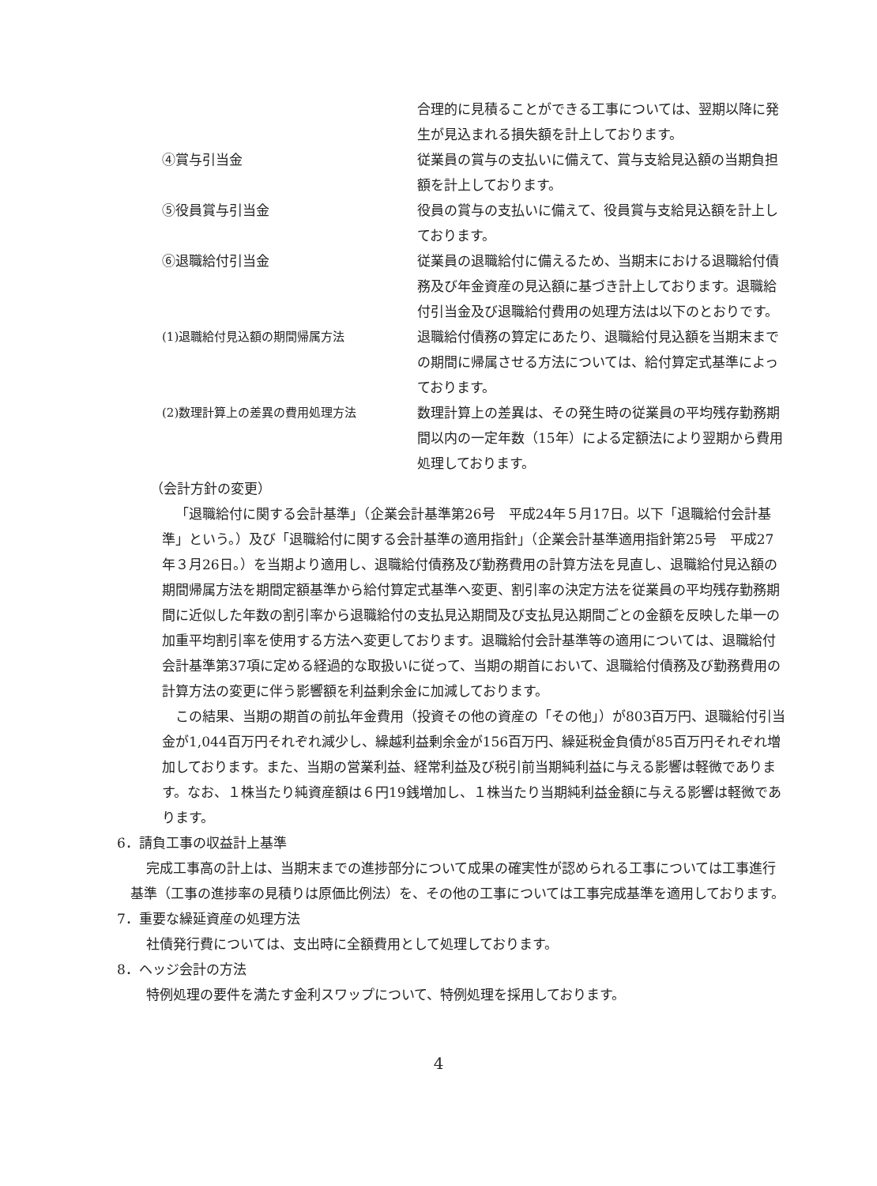合理的に見積ることができる工事については、翌期以降に発生が見込まれる損失額を計上しております。
④賞与引当金 従業員の賞与の支払いに備えて、賞与支給見込額の当期負担額を計上しております。
⑤役員賞与引当金 役員の賞与の支払いに備えて、役員賞与支給見込額を計上しております。
⑥退職給付引当金 従業員の退職給付に備えるため、当期末における退職給付債務及び年金資産の見込額に基づき計上しております。退職給付引当金及び退職給付費用の処理方法は以下のとおりです。
(1)退職給付見込額の期間帰属方法 退職給付債務の算定にあたり、退職給付見込額を当期末までの期間に帰属させる方法については、給付算定式基準によっております。
(2)数理計算上の差異の費用処理方法 数理計算上の差異は、その発生時の従業員の平均残存勤務期間以内の一定年数（15年）による定額法により翌期から費用処理しております。
（会計方針の変更）
「退職給付に関する会計基準」（企業会計基準第26号　平成24年５月17日。以下「退職給付会計基準」という。）及び「退職給付に関する会計基準の適用指針」（企業会計基準適用指針第25号　平成27年３月26日。）を当期より適用し、退職給付債務及び勤務費用の計算方法を見直し、退職給付見込額の期間帰属方法を期間定額基準から給付算定式基準へ変更、割引率の決定方法を従業員の平均残存勤務期間に近似した年数の割引率から退職給付の支払見込期間及び支払見込期間ごとの金額を反映した単一の加重平均割引率を使用する方法へ変更しております。退職給付会計基準等の適用については、退職給付会計基準第37項に定める経過的な取扱いに従って、当期の期首において、退職給付債務及び勤務費用の計算方法の変更に伴う影響額を利益剰余金に加減しております。
この結果、当期の期首の前払年金費用（投資その他の資産の「その他」）が803百万円、退職給付引当金が1,044百万円それぞれ減少し、繰越利益剰余金が156百万円、繰延税金負債が85百万円それぞれ増加しております。また、当期の営業利益、経常利益及び税引前当期純利益に与える影響は軽微であります。なお、１株当たり純資産額は６円19銭増加し、１株当たり当期純利益金額に与える影響は軽微であります。
6．請負工事の収益計上基準
完成工事高の計上は、当期末までの進捗部分について成果の確実性が認められる工事については工事進行基準（工事の進捗率の見積りは原価比例法）を、その他の工事については工事完成基準を適用しております。
7．重要な繰延資産の処理方法
社債発行費については、支出時に全額費用として処理しております。
8．ヘッジ会計の方法
特例処理の要件を満たす金利スワップについて、特例処理を採用しております。
4